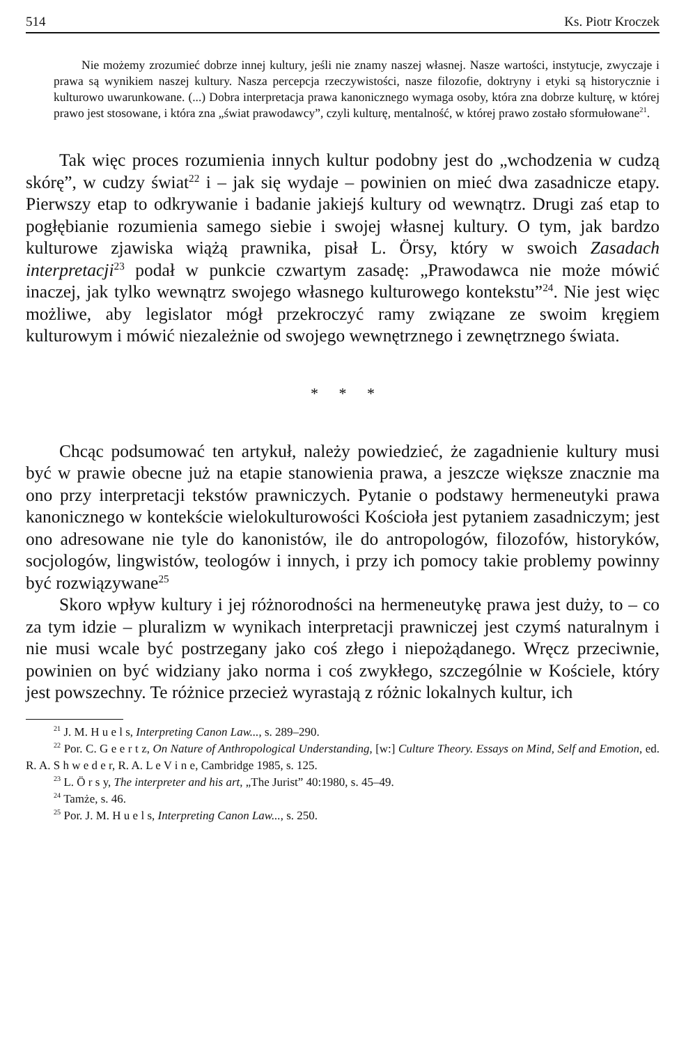514 Ks. Piotr Kroczek
Nie możemy zrozumieć dobrze innej kultury, jeśli nie znamy naszej własnej. Nasze wartości, instytucje, zwyczaje i prawa są wynikiem naszej kultury. Nasza percepcja rzeczywistości, nasze filozofie, doktryny i etyki są historycznie i kulturowo uwarunkowane. (...) Dobra interpretacja prawa kanonicznego wymaga osoby, która zna dobrze kulturę, w której prawo jest stosowane, i która zna „świat prawodawcy”, czyli kulturę, mentalność, w której prawo zostało sformułowane<sup>21</sup>.
Tak więc proces rozumienia innych kultur podobny jest do „wchodzenia w cudzą skórę”, w cudzy świat<sup>22</sup> i – jak się wydaje – powinien on mieć dwa zasadnicze etapy. Pierwszy etap to odkrywanie i badanie jakiejś kultury od wewnątrz. Drugi zaś etap to pogłębianie rozumienia samego siebie i swojej własnej kultury. O tym, jak bardzo kulturowe zjawiska wiążą prawnika, pisał L. Örsy, który w swoich Zasadach interpretacji<sup>23</sup> podał w punkcie czwartym zasadę: „Prawodawca nie może mówić inaczej, jak tylko wewnątrz swojego własnego kulturowego kontekstu”<sup>24</sup>. Nie jest więc możliwe, aby legislator mógł przekroczyć ramy związane ze swoim kręgiem kulturowym i mówić niezależnie od swojego wewnętrznego i zewnętrznego świata.
* * *
Chcąc podsumować ten artykuł, należy powiedzieć, że zagadnienie kultury musi być w prawie obecne już na etapie stanowienia prawa, a jeszcze większe znacznie ma ono przy interpretacji tekstów prawniczych. Pytanie o podstawy hermeneutyki prawa kanonicznego w kontekście wielokulturowości Kościoła jest pytaniem zasadniczym; jest ono adresowane nie tyle do kanonistów, ile do antropologów, filozofów, historyków, socjologów, lingwistów, teologów i innych, i przy ich pomocy takie problemy powinny być rozwiązywane<sup>25</sup>
Skoro wpływ kultury i jej różnorodności na hermeneutykę prawa jest duży, to – co za tym idzie – pluralizm w wynikach interpretacji prawniczej jest czymś naturalnym i nie musi wcale być postrzegany jako coś złego i niepożądanego. Wręcz przeciwnie, powinien on być widziany jako norma i coś zwykłego, szczególnie w Kościele, który jest powszechny. Te różnice przecież wyrastają z różnic lokalnych kultur, ich
<sup>21</sup> J. M. H u e l s, Interpreting Canon Law..., s. 289–290.
<sup>22</sup> Por. C. G e e r t z, On Nature of Anthropological Understanding, [w:] Culture Theory. Essays on Mind, Self and Emotion, ed. R. A. S h w e d e r, R. A. L e V i n e, Cambridge 1985, s. 125.
<sup>23</sup> L. Ö r s y, The interpreter and his art, „The Jurist” 40:1980, s. 45–49.
<sup>24</sup> Tamże, s. 46.
<sup>25</sup> Por. J. M. H u e l s, Interpreting Canon Law..., s. 250.